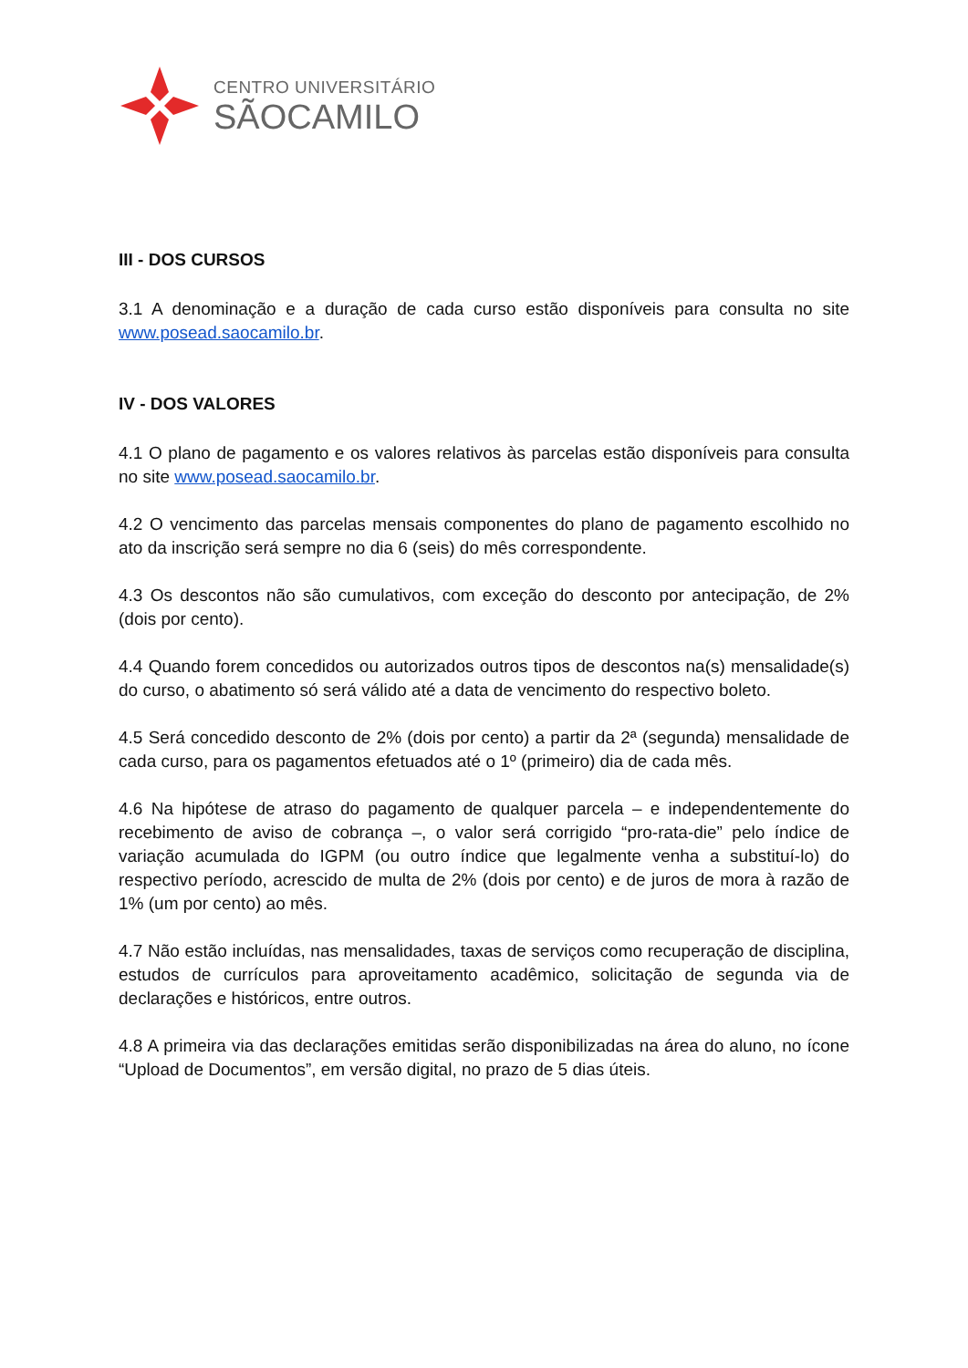CENTRO UNIVERSITÁRIO
SÃOCAMILO
III - DOS CURSOS
3.1 A denominação e a duração de cada curso estão disponíveis para consulta no site www.posead.saocamilo.br.
IV - DOS VALORES
4.1 O plano de pagamento e os valores relativos às parcelas estão disponíveis para consulta no site www.posead.saocamilo.br.
4.2 O vencimento das parcelas mensais componentes do plano de pagamento escolhido no ato da inscrição será sempre no dia 6 (seis) do mês correspondente.
4.3 Os descontos não são cumulativos, com exceção do desconto por antecipação, de 2% (dois por cento).
4.4 Quando forem concedidos ou autorizados outros tipos de descontos na(s) mensalidade(s) do curso, o abatimento só será válido até a data de vencimento do respectivo boleto.
4.5 Será concedido desconto de 2% (dois por cento) a partir da 2ª (segunda) mensalidade de cada curso, para os pagamentos efetuados até o 1º (primeiro) dia de cada mês.
4.6 Na hipótese de atraso do pagamento de qualquer parcela – e independentemente do recebimento de aviso de cobrança –, o valor será corrigido “pro-rata-die” pelo índice de variação acumulada do IGPM (ou outro índice que legalmente venha a substituí-lo) do respectivo período, acrescido de multa de 2% (dois por cento) e de juros de mora à razão de 1% (um por cento) ao mês.
4.7 Não estão incluídas, nas mensalidades, taxas de serviços como recuperação de disciplina, estudos de currículos para aproveitamento acadêmico, solicitação de segunda via de declarações e históricos, entre outros.
4.8 A primeira via das declarações emitidas serão disponibilizadas na área do aluno, no ícone “Upload de Documentos”, em versão digital, no prazo de 5 dias úteis.